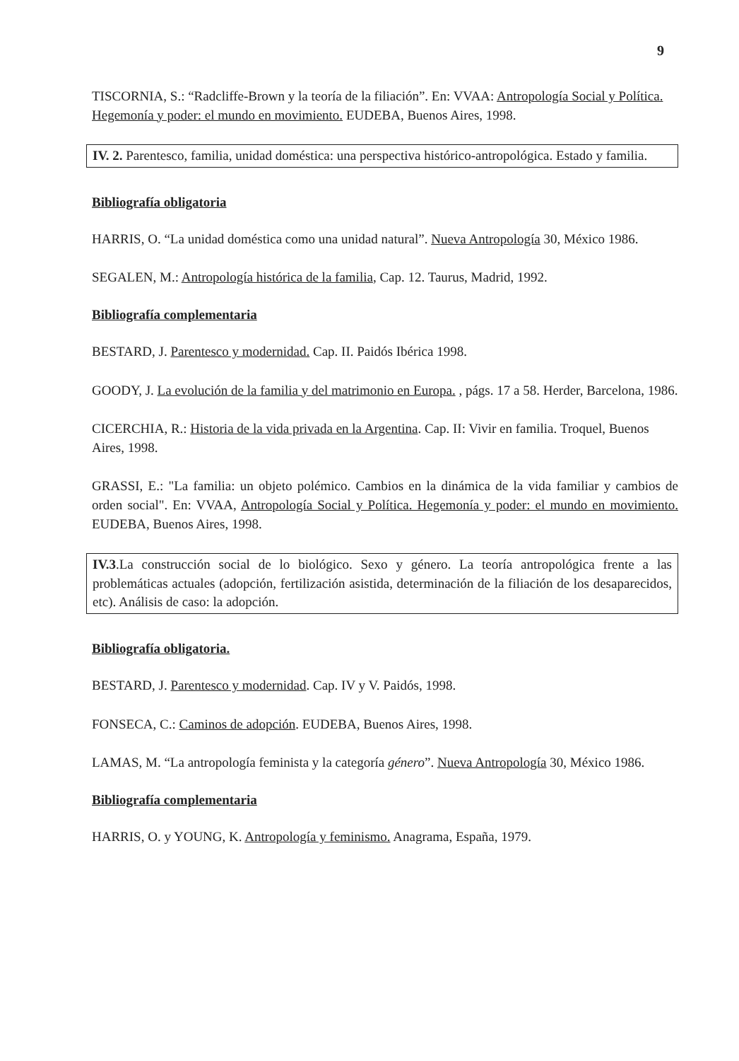9
TISCORNIA, S.: “Radcliffe-Brown y la teoría de la filiación”. En: VVAA: Antropología Social y Política. Hegemonía y poder: el mundo en movimiento. EUDEBA, Buenos Aires, 1998.
IV. 2. Parentesco, familia, unidad doméstica: una perspectiva histórico-antropológica. Estado y familia.
Bibliografía obligatoria
HARRIS, O. “La unidad doméstica como una unidad natural”. Nueva Antropología 30, México 1986.
SEGALEN, M.: Antropología histórica de la familia, Cap. 12. Taurus, Madrid, 1992.
Bibliografía complementaria
BESTARD, J. Parentesco y modernidad. Cap. II. Paidós Ibérica 1998.
GOODY, J. La evolución de la familia y del matrimonio en Europa. , págs. 17 a 58. Herder, Barcelona, 1986.
CICERCHIA, R.: Historia de la vida privada en la Argentina. Cap. II: Vivir en familia. Troquel, Buenos Aires, 1998.
GRASSI, E.: "La familia: un objeto polémico. Cambios en la dinámica de la vida familiar y cambios de orden social". En: VVAA, Antropología Social y Política. Hegemonía y poder: el mundo en movimiento. EUDEBA, Buenos Aires, 1998.
IV.3.La construcción social de lo biológico. Sexo y género. La teoría antropológica frente a las problemáticas actuales (adopción, fertilización asistida, determinación de la filiación de los desaparecidos, etc). Análisis de caso: la adopción.
Bibliografía obligatoria.
BESTARD, J. Parentesco y modernidad. Cap. IV y V. Paidós, 1998.
FONSECA, C.: Caminos de adopción. EUDEBA, Buenos Aires, 1998.
LAMAS, M. “La antropología feminista y la categoría género”. Nueva Antropología 30, México 1986.
Bibliografía complementaria
HARRIS, O. y YOUNG, K. Antropología y feminismo. Anagrama, España, 1979.